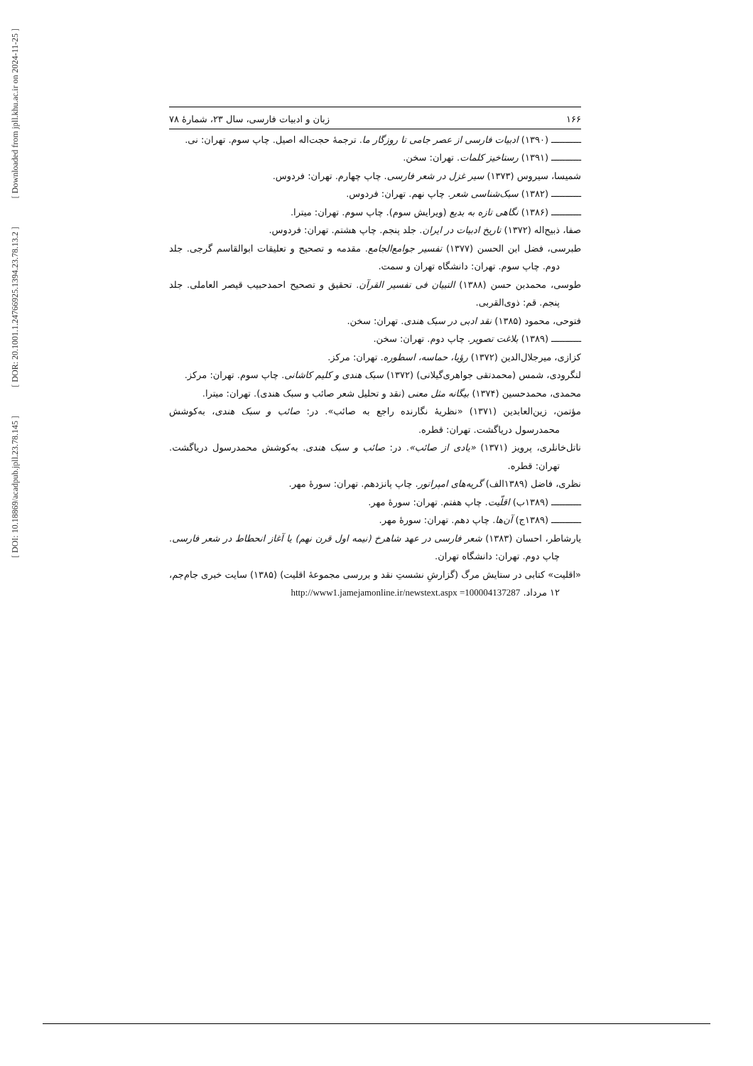[ Downloaded from jpll.khu.ac.ir on 2024-11-25 ]
[ DOR: 20.1001.1.24766925.1394.23.78.13.2 ]
[ DOI: 10.18869/acadpub.jpll.23.78.145 ]
۱۶۶ زبان و ادبیات فارسی، سال ۲۳، شمارهٔ ۷۸
ـــــــــــ (۱۳۹۰) ادبیات فارسی از عصر جامی تا روزگار ما. ترجمهٔ حجت‌اله اصیل. چاپ سوم. تهران: نی.
ـــــــــــ (۱۳۹۱) رستاخیز کلمات. تهران: سخن.
شمیسا، سیروس (۱۳۷۳) سیر غزل در شعر فارسی. چاپ چهارم. تهران: فردوس.
ـــــــــــ (۱۳۸۲) سبک‌شناسی شعر. چاپ نهم. تهران: فردوس.
ـــــــــــ (۱۳۸۶) نگاهی تازه به بدیع (ویرایش سوم). چاپ سوم. تهران: میترا.
صفا، ذبیح‌اله (۱۳۷۲) تاریخ ادبیات در ایران. جلد پنجم. چاپ هشتم. تهران: فردوس.
طبرسی، فضل ابن الحسن (۱۳۷۷) تفسیر جوامع‌الجامع. مقدمه و تصحیح و تعلیقات ابوالقاسم گرجی. جلد دوم. چاپ سوم. تهران: دانشگاه تهران و سمت.
طوسی، محمدبن حسن (۱۳۸۸) التبیان فی تفسیر القرآن. تحقیق و تصحیح احمدحبیب قیصر العاملی. جلد پنجم. قم: ذوی‌القربی.
فتوحی، محمود (۱۳۸۵) نقد ادبی در سبک هندی. تهران: سخن.
ـــــــــــ (۱۳۸۹) بلاغت تصویر. چاپ دوم. تهران: سخن.
کزازی، میرجلال‌الدین (۱۳۷۲) رؤیا، حماسه، اسطوره. تهران: مرکز.
لنگرودی، شمس (محمدتقی جواهری‌گیلانی) (۱۳۷۲) سبک هندی و کلیم کاشانی. چاپ سوم. تهران: مرکز.
محمدی، محمدحسین (۱۳۷۴) بیگانه مثل معنی (نقد و تحلیل شعر صائب و سبک هندی). تهران: میترا.
مؤتمن، زین‌العابدین (۱۳۷۱) «نظریهٔ نگارنده راجع به صائب». در: صائب و سبک هندی، به‌کوشش محمدرسول دریاگشت. تهران: قطره.
ناتل‌خانلری، پرویز (۱۳۷۱) «یادی از صائب». در: صائب و سبک هندی. به‌کوشش محمدرسول دریاگشت. تهران: قطره.
نظری، فاضل (۱۳۸۹الف) گریه‌های امپراتور. چاپ پانزدهم. تهران: سورهٔ مهر.
ـــــــــــ (۱۳۸۹ب) اقلّیت. چاپ هفتم. تهران: سورهٔ مهر.
ـــــــــــ (۱۳۸۹ج) آن‌ها. چاپ دهم. تهران: سورهٔ مهر.
یارشاطر، احسان (۱۳۸۳) شعر فارسی در عهد شاهرخ (نیمه اول قرن نهم) یا آغاز انحطاط در شعر فارسی. چاپ دوم. تهران: دانشگاه تهران.
«اقلیت» کتابی در ستایش مرگ (گزارشِ نشستِ نقد و بررسی مجموعهٔ اقلیت) (۱۳۸۵) سایت خبری جام‌جم، ۱۲ مرداد. http://www1.jamejamonline.ir/newstext.aspx =100004137287